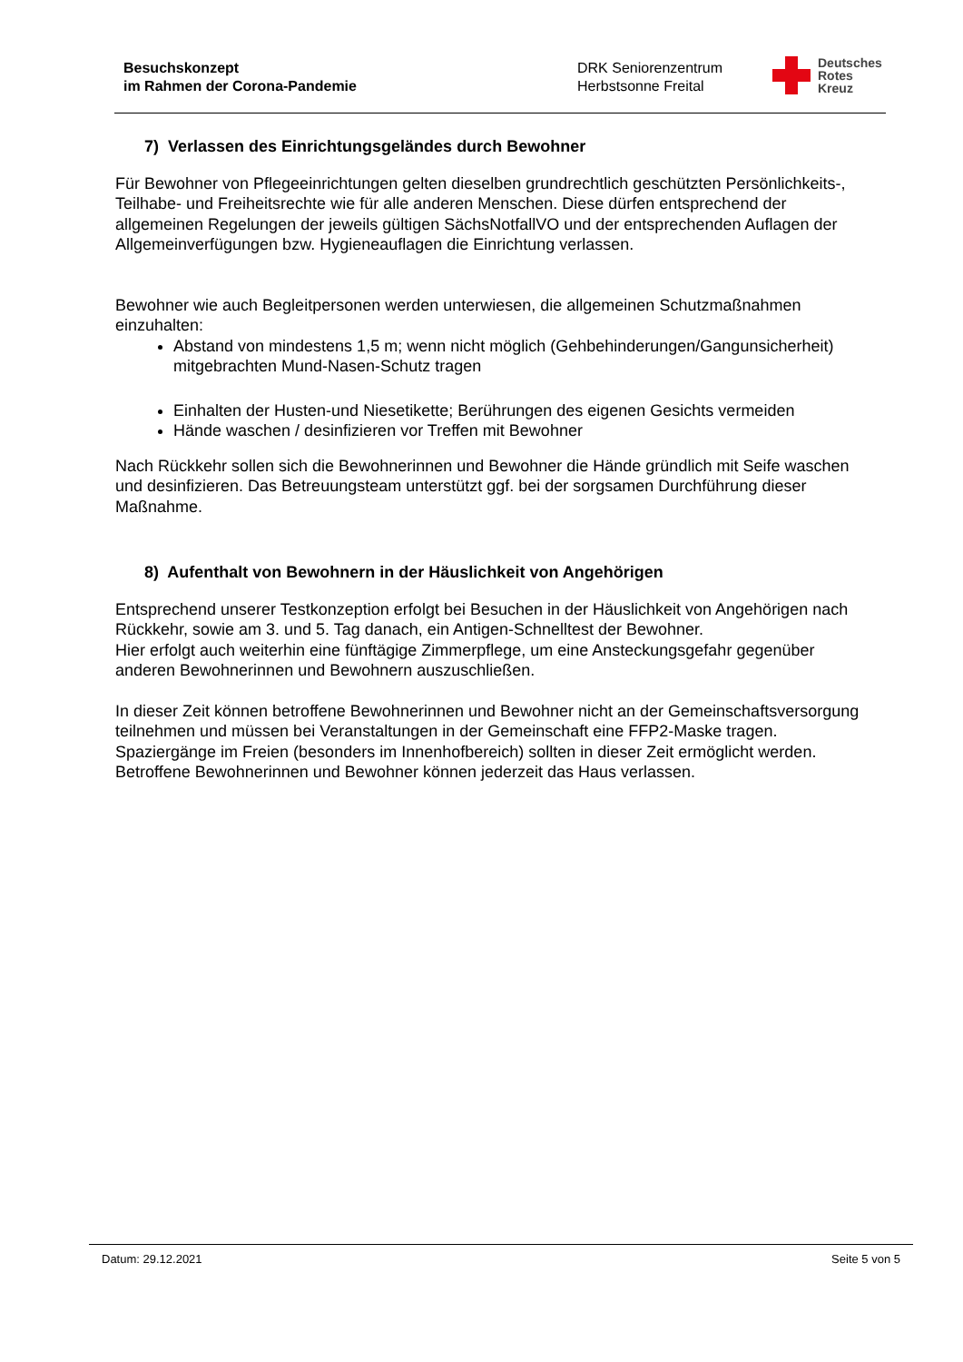Besuchskonzept
im Rahmen der Corona-Pandemie
DRK Seniorenzentrum
Herbstsonne Freital
Deutsches
Rotes
Kreuz
7) Verlassen des Einrichtungsgeländes durch Bewohner
Für Bewohner von Pflegeeinrichtungen gelten dieselben grundrechtlich geschützten Persönlichkeits-, Teilhabe- und Freiheitsrechte wie für alle anderen Menschen. Diese dürfen entsprechend der allgemeinen Regelungen der jeweils gültigen SächsNotfallVO und der entsprechenden Auflagen der Allgemeinverfügungen bzw. Hygieneauflagen die Einrichtung verlassen.
Bewohner wie auch Begleitpersonen werden unterwiesen, die allgemeinen Schutzmaßnahmen einzuhalten:
Abstand von mindestens 1,5 m; wenn nicht möglich (Gehbehinderungen/Gangunsicherheit) mitgebrachten Mund-Nasen-Schutz tragen
Einhalten der Husten-und Niesetikette; Berührungen des eigenen Gesichts vermeiden
Hände waschen / desinfizieren vor Treffen mit Bewohner
Nach Rückkehr sollen sich die Bewohnerinnen und Bewohner die Hände gründlich mit Seife waschen und desinfizieren. Das Betreuungsteam unterstützt ggf. bei der sorgsamen Durchführung dieser Maßnahme.
8) Aufenthalt von Bewohnern in der Häuslichkeit von Angehörigen
Entsprechend unserer Testkonzeption erfolgt bei Besuchen in der Häuslichkeit von Angehörigen nach Rückkehr, sowie am 3. und 5. Tag danach, ein Antigen-Schnelltest der Bewohner.
Hier erfolgt auch weiterhin eine fünftägige Zimmerpflege, um eine Ansteckungsgefahr gegenüber anderen Bewohnerinnen und Bewohnern auszuschließen.
In dieser Zeit können betroffene Bewohnerinnen und Bewohner nicht an der Gemeinschaftsversorgung teilnehmen und müssen bei Veranstaltungen in der Gemeinschaft eine FFP2-Maske tragen.
Spaziergänge im Freien (besonders im Innenhofbereich) sollten in dieser Zeit ermöglicht werden.
Betroffene Bewohnerinnen und Bewohner können jederzeit das Haus verlassen.
Datum: 29.12.2021 Seite 5 von 5